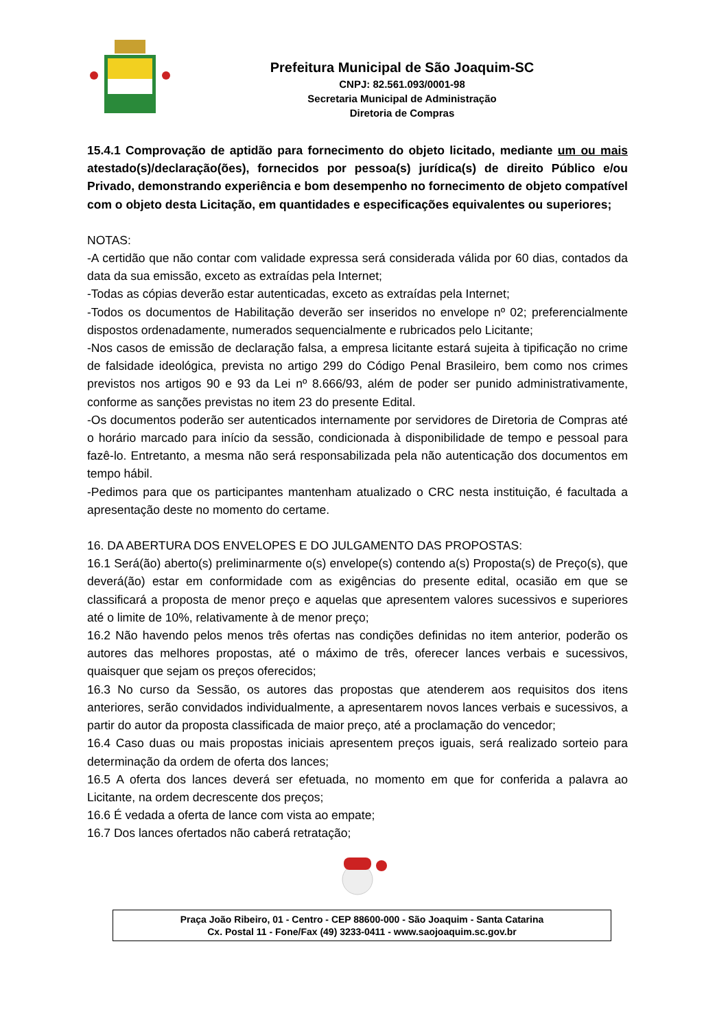Prefeitura Municipal de São Joaquim-SC
CNPJ: 82.561.093/0001-98
Secretaria Municipal de Administração
Diretoria de Compras
15.4.1 Comprovação de aptidão para fornecimento do objeto licitado, mediante um ou mais atestado(s)/declaração(ões), fornecidos por pessoa(s) jurídica(s) de direito Público e/ou Privado, demonstrando experiência e bom desempenho no fornecimento de objeto compatível com o objeto desta Licitação, em quantidades e especificações equivalentes ou superiores;
NOTAS:
-A certidão que não contar com validade expressa será considerada válida por 60 dias, contados da data da sua emissão, exceto as extraídas pela Internet;
-Todas as cópias deverão estar autenticadas, exceto as extraídas pela Internet;
-Todos os documentos de Habilitação deverão ser inseridos no envelope nº 02; preferencialmente dispostos ordenadamente, numerados sequencialmente e rubricados pelo Licitante;
-Nos casos de emissão de declaração falsa, a empresa licitante estará sujeita à tipificação no crime de falsidade ideológica, prevista no artigo 299 do Código Penal Brasileiro, bem como nos crimes previstos nos artigos 90 e 93 da Lei nº 8.666/93, além de poder ser punido administrativamente, conforme as sanções previstas no item 23 do presente Edital.
-Os documentos poderão ser autenticados internamente por servidores de Diretoria de Compras até o horário marcado para início da sessão, condicionada à disponibilidade de tempo e pessoal para fazê-lo. Entretanto, a mesma não será responsabilizada pela não autenticação dos documentos em tempo hábil.
-Pedimos para que os participantes mantenham atualizado o CRC nesta instituição, é facultada a apresentação deste no momento do certame.
16. DA ABERTURA DOS ENVELOPES E DO JULGAMENTO DAS PROPOSTAS:
16.1 Será(ão) aberto(s) preliminarmente o(s) envelope(s) contendo a(s) Proposta(s) de Preço(s), que deverá(ão) estar em conformidade com as exigências do presente edital, ocasião em que se classificará a proposta de menor preço e aquelas que apresentem valores sucessivos e superiores até o limite de 10%, relativamente à de menor preço;
16.2 Não havendo pelos menos três ofertas nas condições definidas no item anterior, poderão os autores das melhores propostas, até o máximo de três, oferecer lances verbais e sucessivos, quaisquer que sejam os preços oferecidos;
16.3 No curso da Sessão, os autores das propostas que atenderem aos requisitos dos itens anteriores, serão convidados individualmente, a apresentarem novos lances verbais e sucessivos, a partir do autor da proposta classificada de maior preço, até a proclamação do vencedor;
16.4 Caso duas ou mais propostas iniciais apresentem preços iguais, será realizado sorteio para determinação da ordem de oferta dos lances;
16.5 A oferta dos lances deverá ser efetuada, no momento em que for conferida a palavra ao Licitante, na ordem decrescente dos preços;
16.6 É vedada a oferta de lance com vista ao empate;
16.7 Dos lances ofertados não caberá retratação;
Praça João Ribeiro, 01 - Centro - CEP 88600-000 - São Joaquim - Santa Catarina
Cx. Postal 11 - Fone/Fax (49) 3233-0411 - www.saojoaquim.sc.gov.br